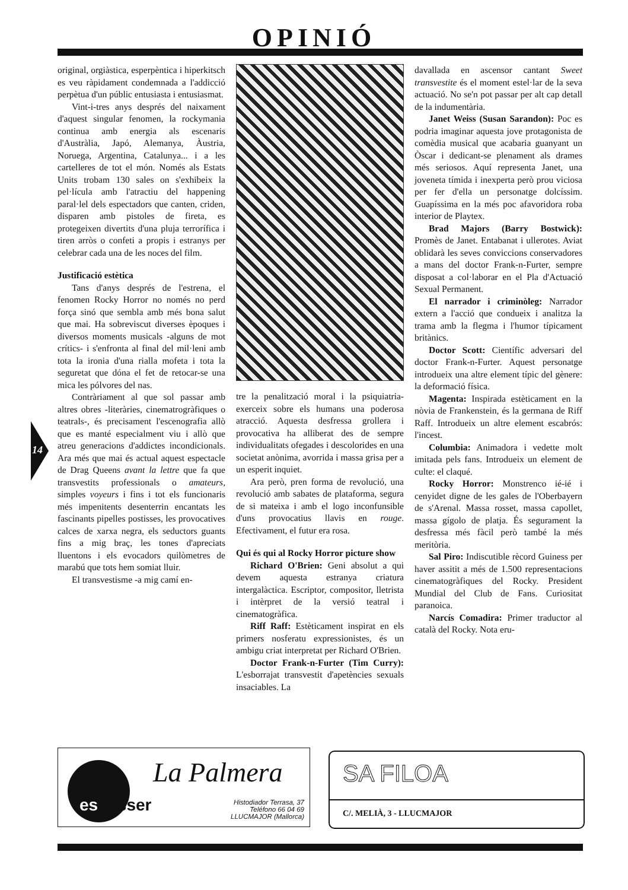OPINIÓ
14
original, orgiàstica, esperpèntica i hiperkitsch es veu ràpidament condemnada a l'addicció perpètua d'un públic entusiasta i entusiasmat.
Vint-i-tres anys després del naixament d'aquest singular fenomen, la rockymania continua amb energia als escenaris d'Austràlia, Japó, Alemanya, Àustria, Noruega, Argentina, Catalunya... i a les cartelleres de tot el món. Només als Estats Units trobam 130 sales on s'exhibeix la pel·lícula amb l'atractiu del happening paral·lel dels espectadors que canten, criden, disparen amb pistoles de fireta, es protegeixen divertits d'una pluja terrorífica i tiren arròs o confeti a propis i estranys per celebrar cada una de les noces del film.
Justificació estètica
Tans d'anys després de l'estrena, el fenomen Rocky Horror no només no perd força sinó que sembla amb més bona salut que mai. Ha sobreviscut diverses èpoques i diversos moments musicals -alguns de mot crítics- i s'enfronta al final del mil·leni amb tota la ironia d'una rialla mofeta i tota la seguretat que dóna el fet de retocar-se una mica les pólvores del nas.
Contràriament al que sol passar amb altres obres -literàries, cinematrogràfiques o teatrals-, és precisament l'escenografia allò que es manté especialment viu i allò que atreu generacions d'addictes incondicionals. Ara més que mai és actual aquest espectacle de Drag Queens avant la lettre que fa que transvestits professionals o amateurs, simples voyeurs i fins i tot els funcionaris més impenitents desenterrin encantats les fascinants pipelles postisses, les provocatives calces de xarxa negra, els seductors guants fins a mig braç, les tones d'apreciats lluentons i els evocadors quilòmetres de marabú que tots hem somiat lluir.
El transvestisme -a mig camí en-
tre la penalització moral i la psiquiatria- exerceix sobre els humans una poderosa atracció. Aquesta desfressa grollera i provocativa ha alliberat des de sempre individualitats ofegades i descolorides en una societat anònima, avorrida i massa grisa per a un esperit inquiet.
Ara però, pren forma de revolució, una revolució amb sabates de plataforma, segura de si mateixa i amb el logo inconfunsible d'uns provocatius llavis en rouge. Efectivament, el futur era rosa.
Qui és qui al Rocky Horror picture show
Richard O'Brien: Geni absolut a qui devem aquesta estranya criatura intergalàctica. Escriptor, compositor, lletrista i intèrpret de la versió teatral i cinematogràfica.
Riff Raff: Estèticament inspirat en els primers nosferatu expressionistes, és un ambigu criat interpretat per Richard O'Brien.
Doctor Frank-n-Furter (Tim Curry): L'esborrajat transvestit d'apetències sexuals insaciables. La
davallada en ascensor cantant Sweet transvestite és el moment estel·lar de la seva actuació. No se'n pot passar per alt cap detall de la indumentària.
Janet Weiss (Susan Sarandon): Poc es podria imaginar aquesta jove protagonista de comèdia musical que acabaria guanyant un Òscar i dedicant-se plenament als drames més seriosos. Aquí representa Janet, una joveneta tímida i inexperta però prou viciosa per fer d'ella un personatge dolcíssim. Guapíssima en la més poc afavoridora roba interior de Playtex.
Brad Majors (Barry Bostwick): Promès de Janet. Entabanat i ullerotes. Aviat oblidarà les seves conviccions conservadores a mans del doctor Frank-n-Furter, sempre disposat a col·laborar en el Pla d'Actuació Sexual Permanent.
El narrador i criminòleg: Narrador extern a l'acció que condueix i analitza la trama amb la flegma i l'humor típicament britànics.
Doctor Scott: Científic adversari del doctor Frank-n-Furter. Aquest personatge introdueix una altre element típic del gènere: la deformació física.
Magenta: Inspirada estèticament en la nòvia de Frankenstein, és la germana de Riff Raff. Introdueix un altre element escabrós: l'incest.
Columbia: Animadora i vedette molt imitada pels fans. Introdueix un element de culte: el claqué.
Rocky Horror: Monstrenco ié-ié i cenyidet digne de les gales de l'Oberbayern de s'Arenal. Massa rosset, massa capollet, massa gígolo de platja. És segurament la desfressa més fàcil però també la més meritòria.
Sal Piro: Indiscutible rècord Guiness per haver assitit a més de 1.500 representacions cinematogràfiques del Rocky. President Mundial del Club de Fans. Curiositat paranoica.
Narcís Comadira: Primer traductor al català del Rocky. Nota eru-
La Palmera
es fasser
Histodiador Terrasa, 37
Teléfono 66 04 69
LLUCMAJOR (Mallorca)
SA FILOA
C/. MELIÀ, 3 - LLUCMAJOR